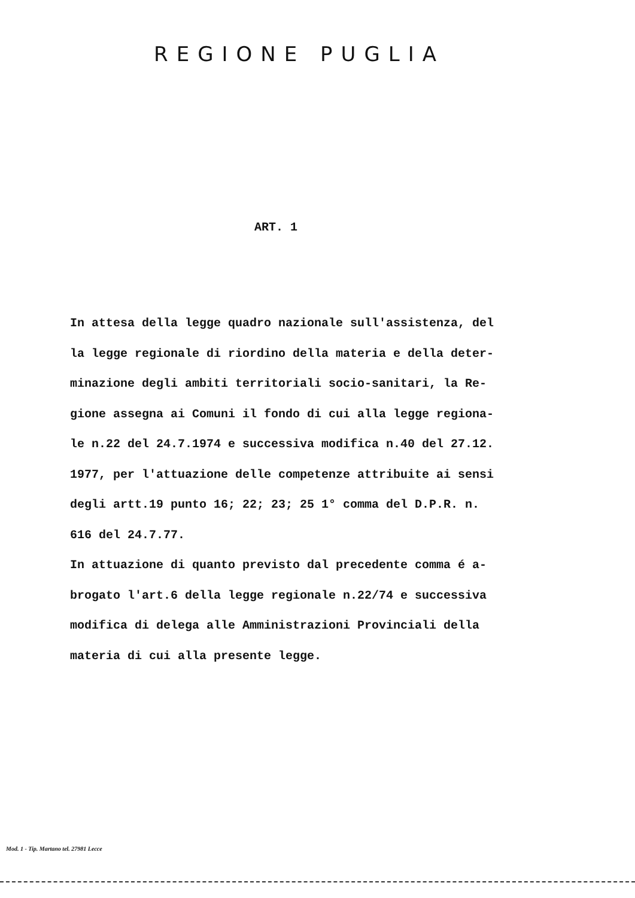REGIONE PUGLIA
ART. 1
In attesa della legge quadro nazionale sull'assistenza, del
la legge regionale di riordino della materia e della deter-
minazione degli ambiti territoriali socio-sanitari, la Re-
gione assegna ai Comuni il fondo di cui alla legge regiona-
le n.22 del 24.7.1974 e successiva modifica n.40 del 27.12.
1977, per l'attuazione delle competenze attribuite ai sensi
degli artt.19 punto 16; 22; 23; 25 1° comma del D.P.R. n.
616 del 24.7.77.
In attuazione di quanto previsto dal precedente comma é a-
brogato l'art.6 della legge regionale n.22/74 e successiva
modifica di delega alle Amministrazioni Provinciali della
materia di cui alla presente legge.
Mod. 1 - Tip. Martano tel. 27981 Lecce